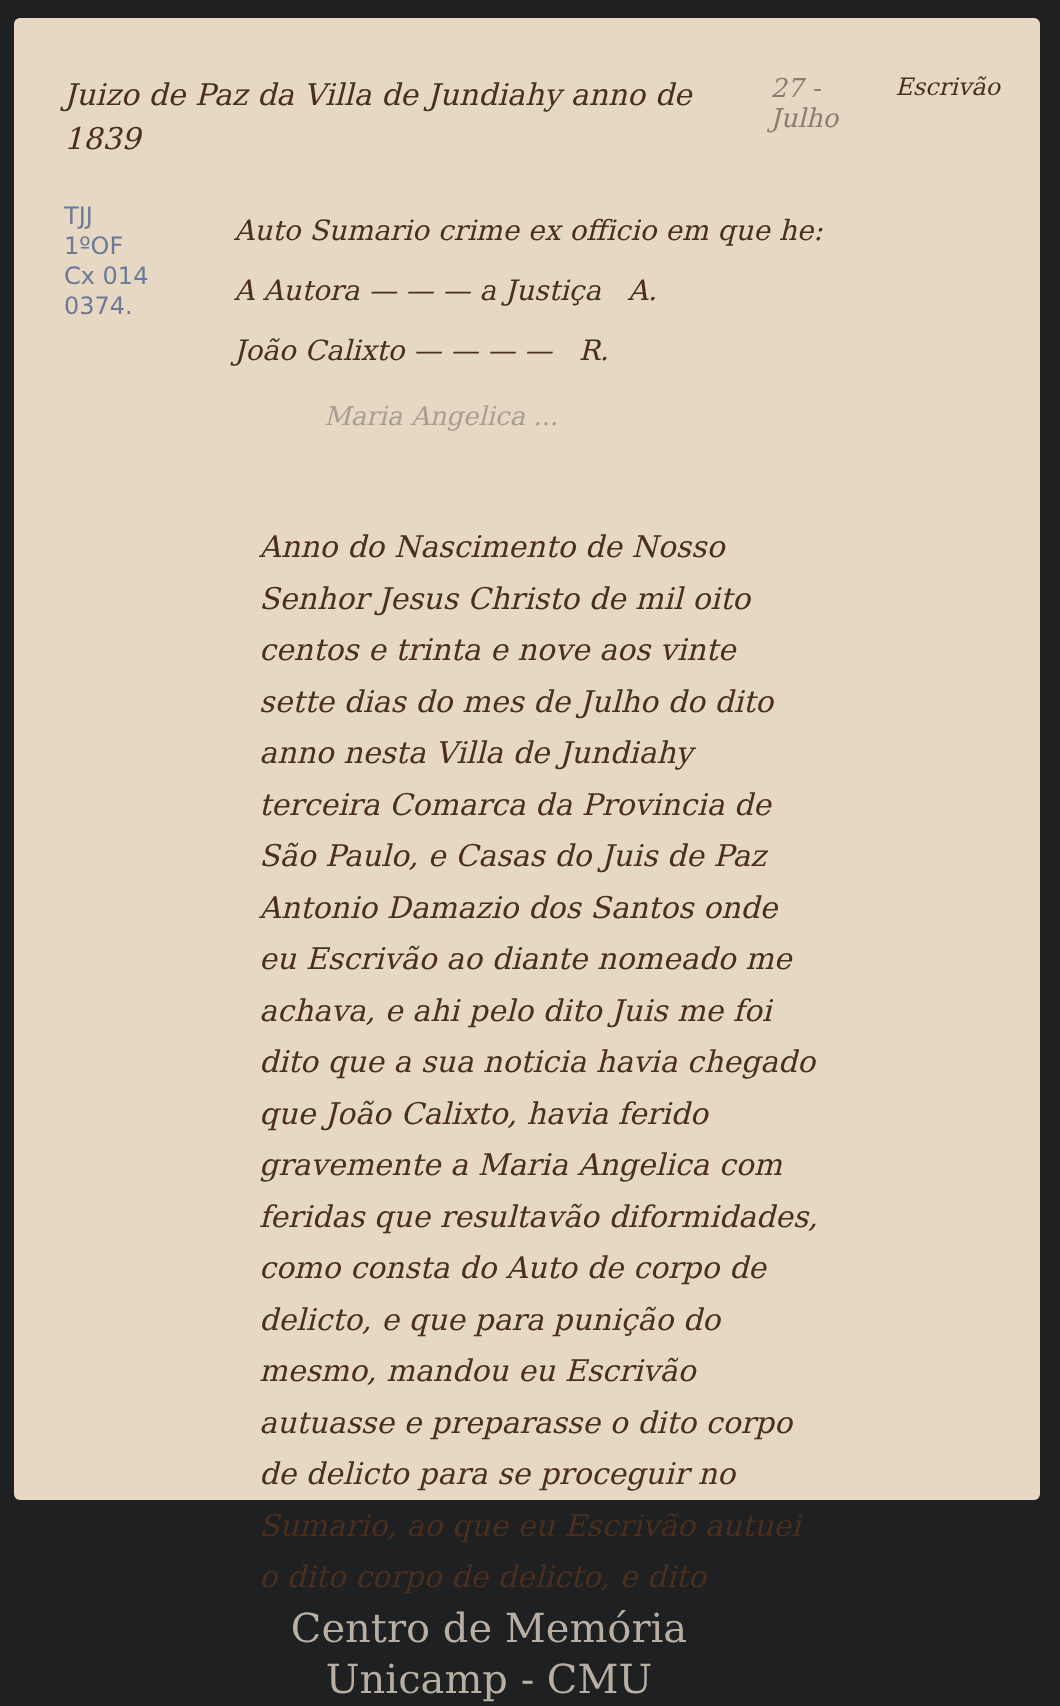Juizo de Paz da Villa de Jundiahy anno de 1839
27 - Julho Escrivão
TJJ
1ºOF
Cx 014
0374.
Auto Sumario crime ex officio em que he:
A Autora — — — a Justiça A.
João Calixto — — — — R.
Maria Angelica ...
Anno do Nascimento de Nosso Senhor Jesus Christo de mil oito centos e trinta e nove aos vinte sette dias do mes de Julho do dito anno nesta Villa de Jundiahy terceira Comarca da Provincia de São Paulo, e Casas do Juis de Paz Antonio Damazio dos Santos onde eu Escrivão ao diante nomeado me achava, e ahi pelo dito Juis me foi dito que a sua noticia havia chegado que João Calixto, havia ferido gravemente a Maria Angelica com feridas que resultavão diformidades, como consta do Auto de corpo de delicto, e que para punição do mesmo, mandou eu Escrivão autuasse e preparasse o dito corpo de delicto para se proceguir no Sumario, ao que eu Escrivão autuei o dito corpo de delicto, e dito
Centro de Memória
Unicamp - CMU